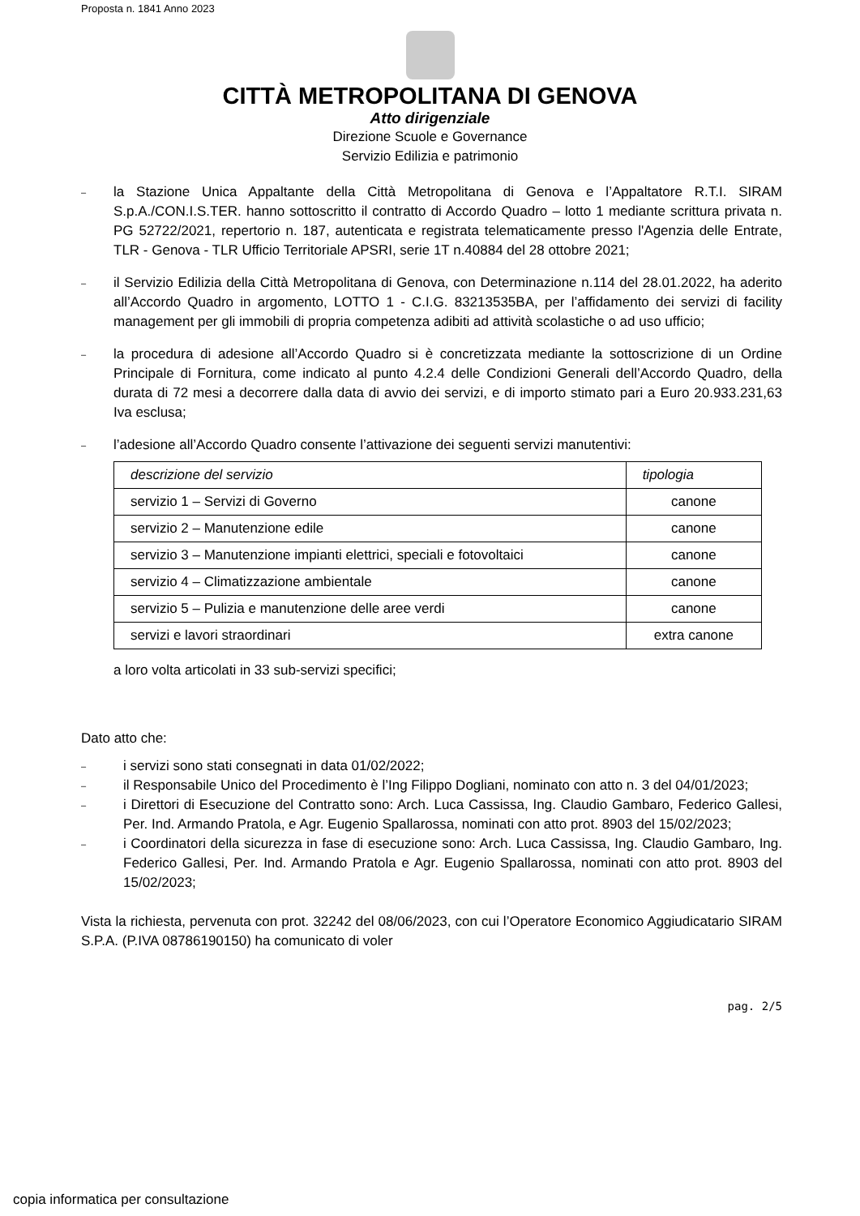Proposta n. 1841 Anno 2023
CITTÀ METROPOLITANA DI GENOVA
Atto dirigenziale
Direzione Scuole e Governance
Servizio Edilizia e patrimonio
–
la Stazione Unica Appaltante della Città Metropolitana di Genova e l’Appaltatore R.T.I. SIRAM S.p.A./CON.I.S.TER. hanno sottoscritto il contratto di Accordo Quadro – lotto 1 mediante scrittura privata n. PG 52722/2021, repertorio n. 187, autenticata e registrata telematicamente presso l'Agenzia delle Entrate, TLR - Genova - TLR Ufficio Territoriale APSRI, serie 1T n.40884 del 28 ottobre 2021;
–
il Servizio Edilizia della Città Metropolitana di Genova, con Determinazione n.114 del 28.01.2022, ha aderito all’Accordo Quadro in argomento, LOTTO 1 - C.I.G. 83213535BA, per l’affidamento dei servizi di facility management per gli immobili di propria competenza adibiti ad attività scolastiche o ad uso ufficio;
–
la procedura di adesione all’Accordo Quadro si è concretizzata mediante la sottoscrizione di un Ordine Principale di Fornitura, come indicato al punto 4.2.4 delle Condizioni Generali dell’Accordo Quadro, della durata di 72 mesi a decorrere dalla data di avvio dei servizi, e di importo stimato pari a Euro 20.933.231,63 Iva esclusa;
–
l’adesione all’Accordo Quadro consente l’attivazione dei seguenti servizi manutentivi:
| descrizione del servizio | tipologia |
| --- | --- |
| servizio 1 – Servizi di Governo | canone |
| servizio 2 – Manutenzione edile | canone |
| servizio 3 – Manutenzione impianti elettrici, speciali e fotovoltaici | canone |
| servizio 4 – Climatizzazione ambientale | canone |
| servizio 5 – Pulizia e manutenzione delle aree verdi | canone |
| servizi e lavori straordinari | extra canone |
a loro volta articolati in 33 sub-servizi specifici;
Dato atto che:
–
i servizi sono stati consegnati in data 01/02/2022;
–
il Responsabile Unico del Procedimento è l’Ing Filippo Dogliani, nominato con atto n. 3 del 04/01/2023;
–
i Direttori di Esecuzione del Contratto sono: Arch. Luca Cassissa, Ing. Claudio Gambaro, Federico Gallesi, Per. Ind. Armando Pratola, e Agr. Eugenio Spallarossa, nominati con atto prot. 8903 del 15/02/2023;
–
i Coordinatori della sicurezza in fase di esecuzione sono: Arch. Luca Cassissa, Ing. Claudio Gambaro, Ing. Federico Gallesi, Per. Ind. Armando Pratola e Agr. Eugenio Spallarossa, nominati con atto prot. 8903 del 15/02/2023;
Vista la richiesta, pervenuta con prot. 32242 del 08/06/2023, con cui l’Operatore Economico Aggiudicatario SIRAM S.P.A. (P.IVA 08786190150) ha comunicato di voler
pag. 2/5
copia informatica per consultazione